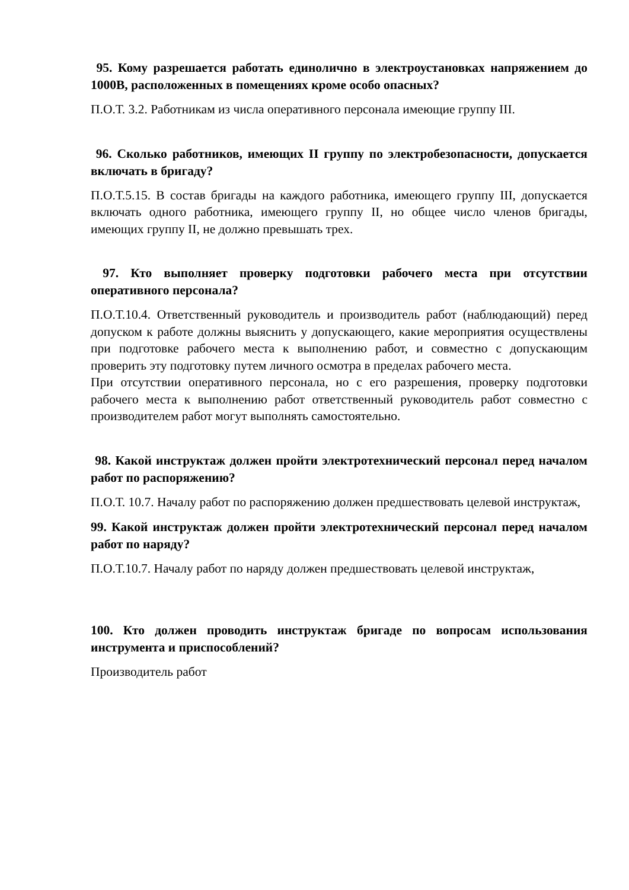95. Кому разрешается работать единолично в электроустановках напряжением до 1000В, расположенных в помещениях кроме особо опасных?
П.О.Т. 3.2. Работникам из числа оперативного персонала имеющие группу III.
96. Сколько работников, имеющих II группу по электробезопасности, допускается включать в бригаду?
П.О.Т.5.15. В состав бригады на каждого работника, имеющего группу III, допускается включать одного работника, имеющего группу II, но общее число членов бригады, имеющих группу II, не должно превышать трех.
97. Кто выполняет проверку подготовки рабочего места при отсутствии оперативного персонала?
П.О.Т.10.4. Ответственный руководитель и производитель работ (наблюдающий) перед допуском к работе должны выяснить у допускающего, какие мероприятия осуществлены при подготовке рабочего места к выполнению работ, и совместно с допускающим проверить эту подготовку путем личного осмотра в пределах рабочего места.
При отсутствии оперативного персонала, но с его разрешения, проверку подготовки рабочего места к выполнению работ ответственный руководитель работ совместно с производителем работ могут выполнять самостоятельно.
98. Какой инструктаж должен пройти электротехнический персонал перед началом работ по распоряжению?
П.О.Т. 10.7. Началу работ по распоряжению должен предшествовать целевой инструктаж,
99. Какой инструктаж должен пройти электротехнический персонал перед началом работ по наряду?
П.О.Т.10.7. Началу работ по наряду должен предшествовать целевой инструктаж,
100. Кто должен проводить инструктаж бригаде по вопросам использования инструмента и приспособлений?
Производитель работ